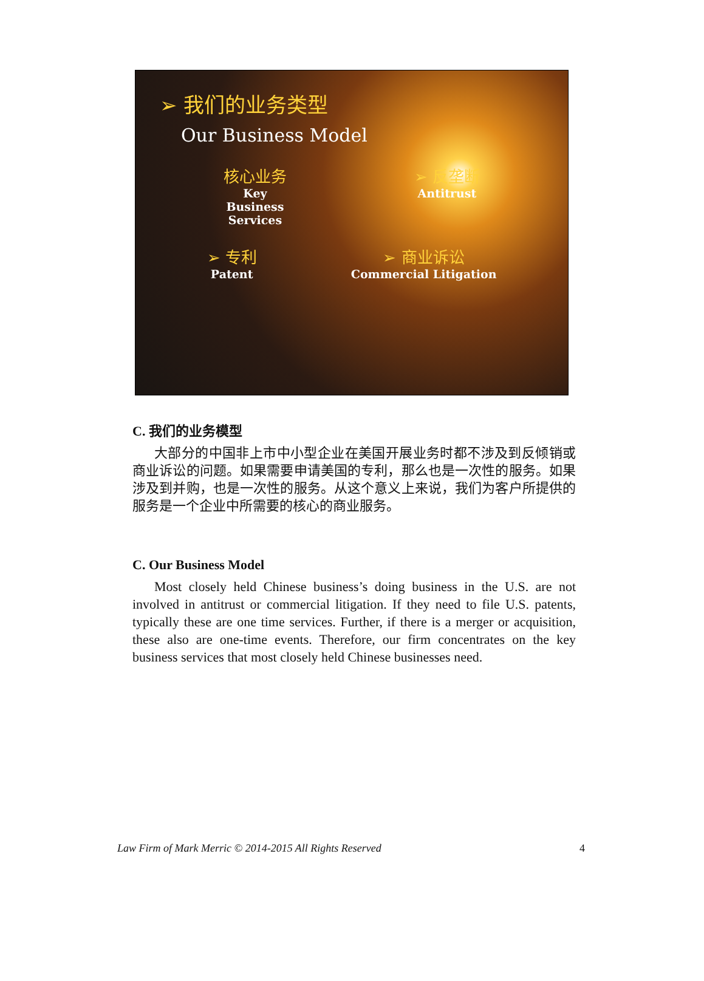➢ 我们的业务类型
Our Business Model
核心业务
Key
Business
Services
➢ 反垄断
Antitrust
➢ 专利
Patent
➢ 商业诉讼
Commercial Litigation
C. 我们的业务模型
大部分的中国非上市中小型企业在美国开展业务时都不涉及到反倾销或商业诉讼的问题。如果需要申请美国的专利，那么也是一次性的服务。如果涉及到并购，也是一次性的服务。从这个意义上来说，我们为客户所提供的服务是一个企业中所需要的核心的商业服务。
C. Our Business Model
Most closely held Chinese business’s doing business in the U.S. are not involved in antitrust or commercial litigation. If they need to file U.S. patents, typically these are one time services. Further, if there is a merger or acquisition, these also are one-time events. Therefore, our firm concentrates on the key business services that most closely held Chinese businesses need.
Law Firm of Mark Merric © 2014-2015 All Rights Reserved 4